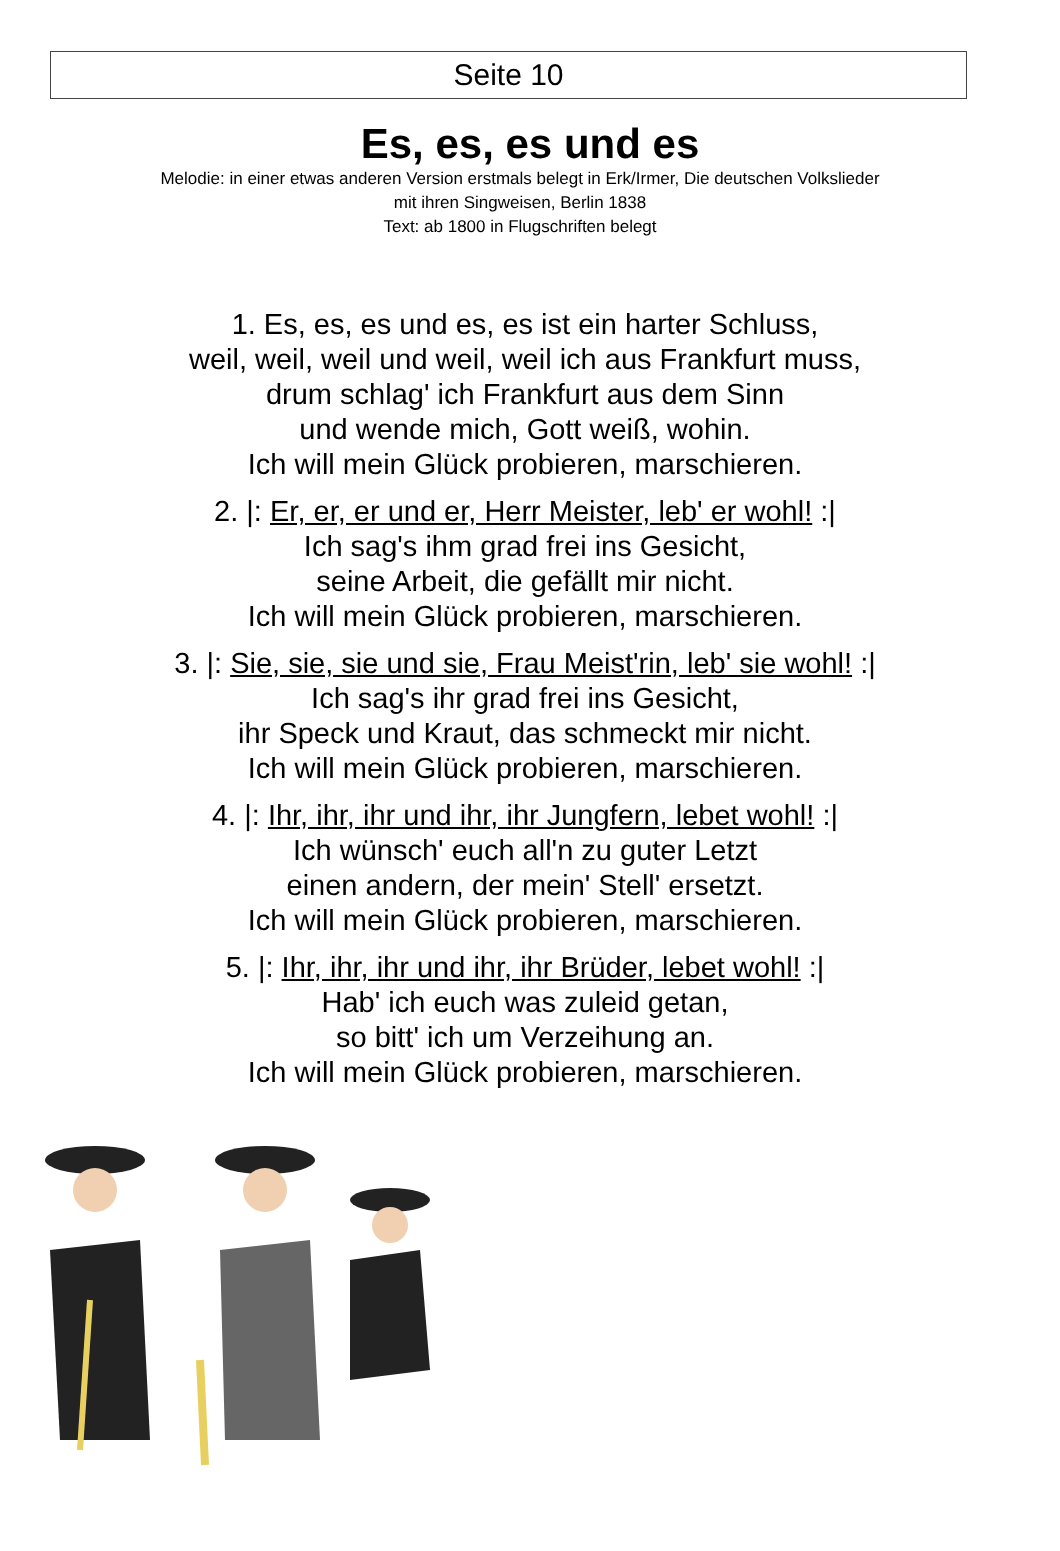Seite 10
Es, es, es und es
Melodie: in einer etwas anderen Version erstmals belegt in Erk/Irmer, Die deutschen Volkslieder
mit ihren Singweisen, Berlin 1838
Text: ab 1800 in Flugschriften belegt
1. Es, es, es und es, es ist ein harter Schluss,
weil, weil, weil und weil, weil ich aus Frankfurt muss,
drum schlag' ich Frankfurt aus dem Sinn
und wende mich, Gott weiß, wohin.
Ich will mein Glück probieren, marschieren.
2. |: Er, er, er und er, Herr Meister, leb' er wohl! :|
Ich sag's ihm grad frei ins Gesicht,
seine Arbeit, die gefällt mir nicht.
Ich will mein Glück probieren, marschieren.
3. |: Sie, sie, sie und sie, Frau Meist'rin, leb' sie wohl! :|
Ich sag's ihr grad frei ins Gesicht,
ihr Speck und Kraut, das schmeckt mir nicht.
Ich will mein Glück probieren, marschieren.
4. |: Ihr, ihr, ihr und ihr, ihr Jungfern, lebet wohl! :|
Ich wünsch' euch all'n zu guter Letzt
einen andern, der mein' Stell' ersetzt.
Ich will mein Glück probieren, marschieren.
5. |: Ihr, ihr, ihr und ihr, ihr Brüder, lebet wohl! :|
Hab' ich euch was zuleid getan,
so bitt' ich um Verzeihung an.
Ich will mein Glück probieren, marschieren.